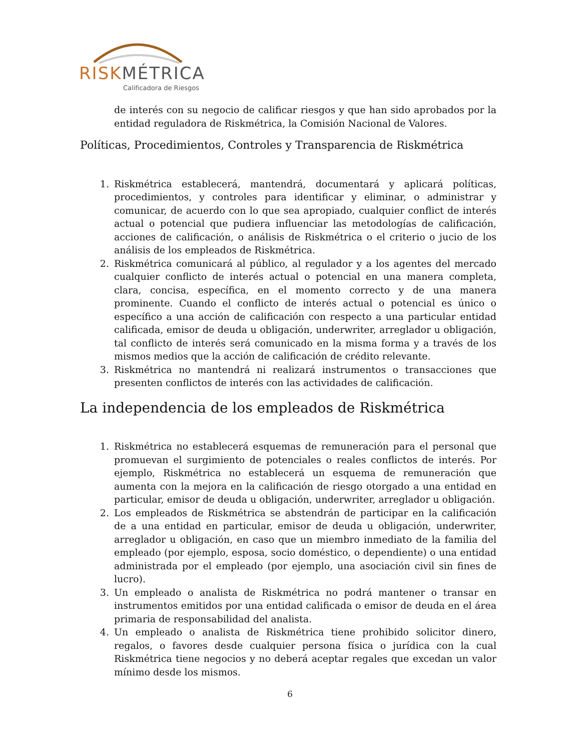RISK MÉTRICA
Calificadora de Riesgos
de interés con su negocio de calificar riesgos y que han sido aprobados por la entidad reguladora de Riskmétrica, la Comisión Nacional de Valores.
Políticas, Procedimientos, Controles y Transparencia de Riskmétrica
1. Riskmétrica establecerá, mantendrá, documentará y aplicará políticas, procedimientos, y controles para identificar y eliminar, o administrar y comunicar, de acuerdo con lo que sea apropiado, cualquier conflict de interés actual o potencial que pudiera influenciar las metodologías de calificación, acciones de calificación, o análisis de Riskmétrica o el criterio o jucio de los análisis de los empleados de Riskmétrica.
2. Riskmétrica comunicará al público, al regulador y a los agentes del mercado cualquier conflicto de interés actual o potencial en una manera completa, clara, concisa, específica, en el momento correcto y de una manera prominente. Cuando el conflicto de interés actual o potencial es único o específico a una acción de calificación con respecto a una particular entidad calificada, emisor de deuda u obligación, underwriter, arreglador u obligación, tal conflicto de interés será comunicado en la misma forma y a través de los mismos medios que la acción de calificación de crédito relevante.
3. Riskmétrica no mantendrá ni realizará instrumentos o transacciones que presenten conflictos de interés con las actividades de calificación.
La independencia de los empleados de Riskmétrica
1. Riskmétrica no establecerá esquemas de remuneración para el personal que promuevan el surgimiento de potenciales o reales conflictos de interés. Por ejemplo, Riskmétrica no establecerá un esquema de remuneración que aumenta con la mejora en la calificación de riesgo otorgado a una entidad en particular, emisor de deuda u obligación, underwriter, arreglador u obligación.
2. Los empleados de Riskmétrica se abstendrán de participar en la calificación de a una entidad en particular, emisor de deuda u obligación, underwriter, arreglador u obligación, en caso que un miembro inmediato de la familia del empleado (por ejemplo, esposa, socio doméstico, o dependiente) o una entidad administrada por el empleado (por ejemplo, una asociación civil sin fines de lucro).
3. Un empleado o analista de Riskmétrica no podrá mantener o transar en instrumentos emitidos por una entidad calificada o emisor de deuda en el área primaria de responsabilidad del analista.
4. Un empleado o analista de Riskmétrica tiene prohibido solicitor dinero, regalos, o favores desde cualquier persona física o jurídica con la cual Riskmétrica tiene negocios y no deberá aceptar regales que excedan un valor mínimo desde los mismos.
6